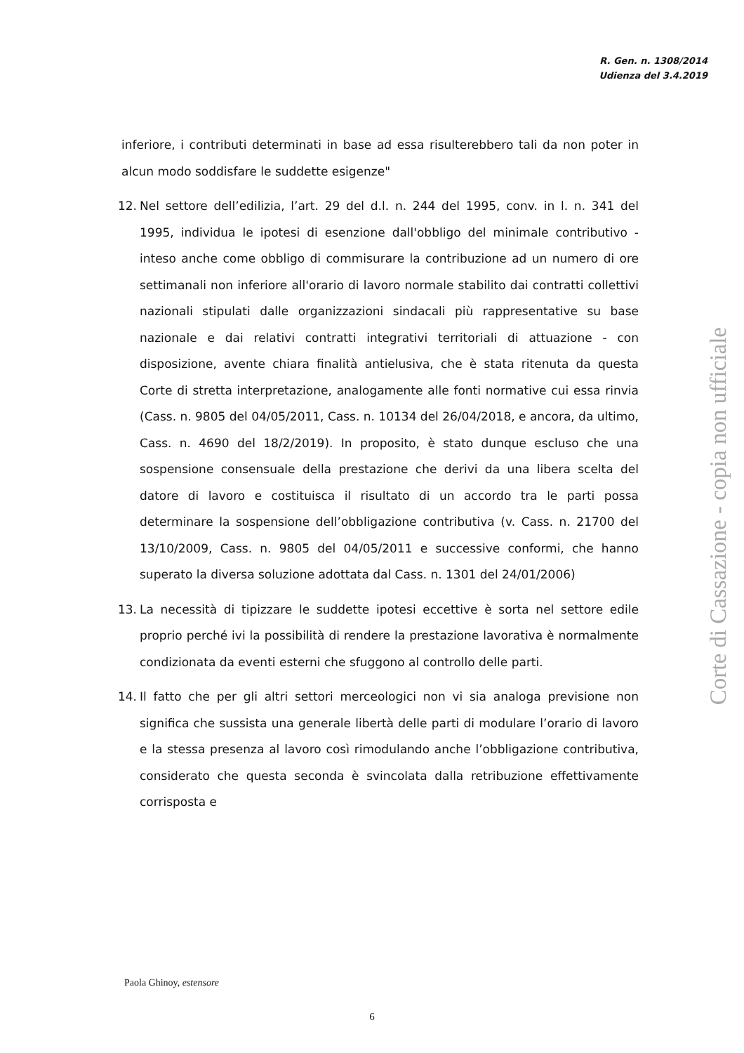R. Gen. n. 1308/2014
Udienza del 3.4.2019
inferiore, i contributi determinati in base ad essa risulterebbero tali da non poter in alcun modo soddisfare le suddette esigenze"
12. Nel settore dell’edilizia, l’art. 29 del d.l. n. 244 del 1995, conv. in l. n. 341 del 1995, individua le ipotesi di esenzione dall'obbligo del minimale contributivo - inteso anche come obbligo di commisurare la contribuzione ad un numero di ore settimanali non inferiore all'orario di lavoro normale stabilito dai contratti collettivi nazionali stipulati dalle organizzazioni sindacali più rappresentative su base nazionale e dai relativi contratti integrativi territoriali di attuazione - con disposizione, avente chiara finalità antielusiva, che è stata ritenuta da questa Corte di stretta interpretazione, analogamente alle fonti normative cui essa rinvia (Cass. n. 9805 del 04/05/2011, Cass. n. 10134 del 26/04/2018, e ancora, da ultimo, Cass. n. 4690 del 18/2/2019). In proposito, è stato dunque escluso che una sospensione consensuale della prestazione che derivi da una libera scelta del datore di lavoro e costituisca il risultato di un accordo tra le parti possa determinare la sospensione dell’obbligazione contributiva (v. Cass. n. 21700 del 13/10/2009, Cass. n. 9805 del 04/05/2011 e successive conformi, che hanno superato la diversa soluzione adottata dal Cass. n. 1301 del 24/01/2006)
13. La necessità di tipizzare le suddette ipotesi eccettive è sorta nel settore edile proprio perché ivi la possibilità di rendere la prestazione lavorativa è normalmente condizionata da eventi esterni che sfuggono al controllo delle parti.
14. Il fatto che per gli altri settori merceologici non vi sia analoga previsione non significa che sussista una generale libertà delle parti di modulare l’orario di lavoro e la stessa presenza al lavoro così rimodulando anche l’obbligazione contributiva, considerato che questa seconda è svincolata dalla retribuzione effettivamente corrisposta e
Corte di Cassazione - copia non ufficiale
Paola Ghinoy, estensore
6